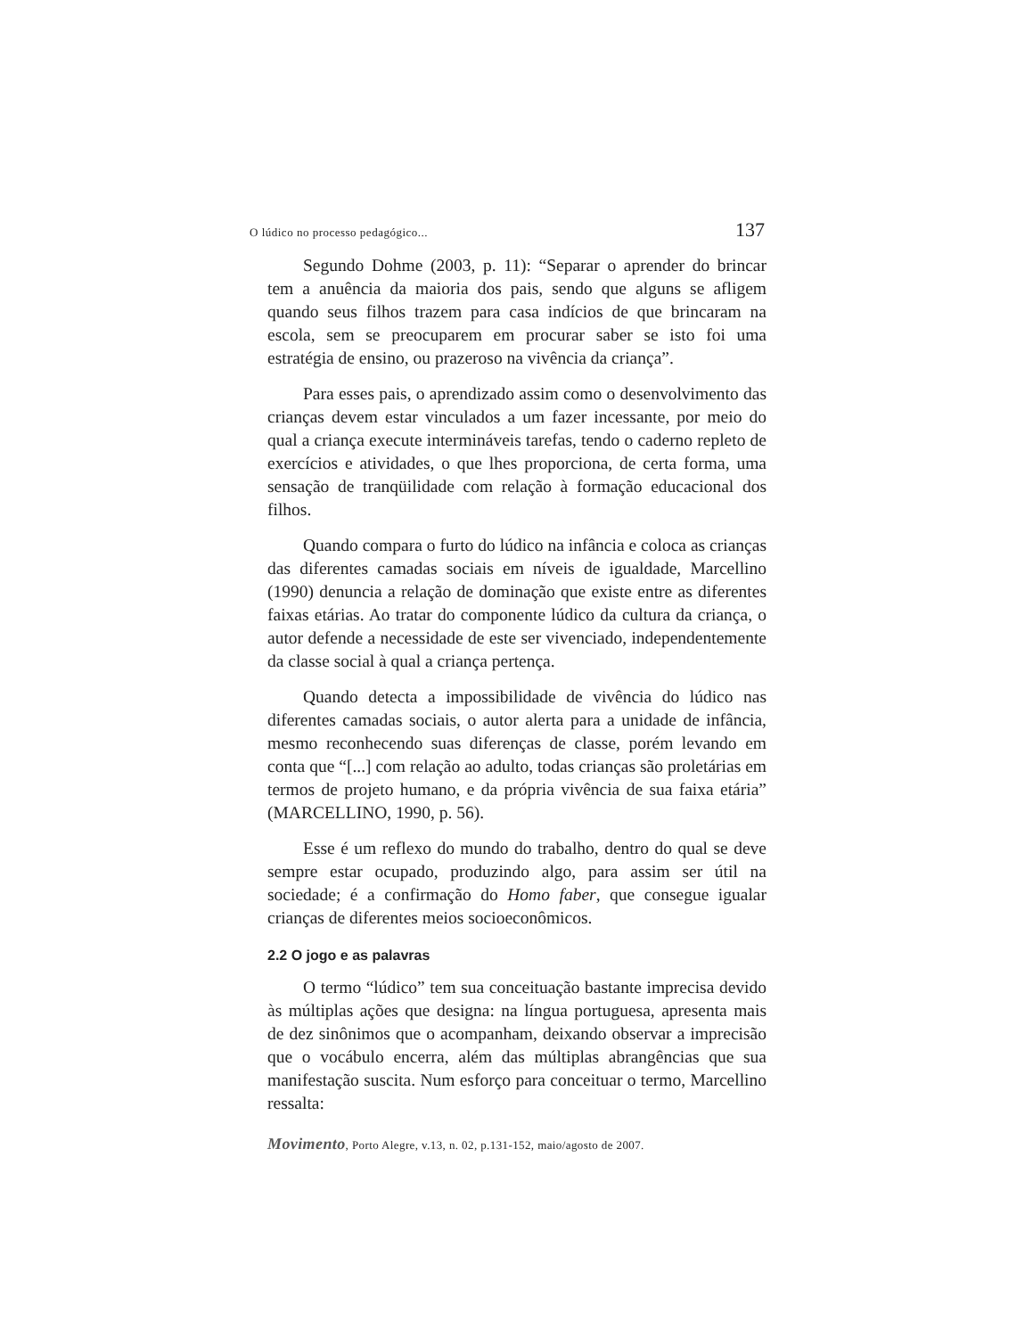O lúdico no processo pedagógico... 137
Segundo Dohme (2003, p. 11): “Separar o aprender do brincar tem a anuência da maioria dos pais, sendo que alguns se afligem quando seus filhos trazem para casa indícios de que brincaram na escola, sem se preocuparem em procurar saber se isto foi uma estratégia de ensino, ou prazeroso na vivência da criança”.
Para esses pais, o aprendizado assim como o desenvolvimento das crianças devem estar vinculados a um fazer incessante, por meio do qual a criança execute intermináveis tarefas, tendo o caderno repleto de exercícios e atividades, o que lhes proporciona, de certa forma, uma sensação de tranqüilidade com relação à formação educacional dos filhos.
Quando compara o furto do lúdico na infância e coloca as crianças das diferentes camadas sociais em níveis de igualdade, Marcellino (1990) denuncia a relação de dominação que existe entre as diferentes faixas etárias. Ao tratar do componente lúdico da cultura da criança, o autor defende a necessidade de este ser vivenciado, independentemente da classe social à qual a criança pertença.
Quando detecta a impossibilidade de vivência do lúdico nas diferentes camadas sociais, o autor alerta para a unidade de infância, mesmo reconhecendo suas diferenças de classe, porém levando em conta que “[...] com relação ao adulto, todas crianças são proletárias em termos de projeto humano, e da própria vivência de sua faixa etária” (MARCELLINO, 1990, p. 56).
Esse é um reflexo do mundo do trabalho, dentro do qual se deve sempre estar ocupado, produzindo algo, para assim ser útil na sociedade; é a confirmação do Homo faber, que consegue igualar crianças de diferentes meios socioeconômicos.
2.2 O jogo e as palavras
O termo “lúdico” tem sua conceituação bastante imprecisa devido às múltiplas ações que designa: na língua portuguesa, apresenta mais de dez sinônimos que o acompanham, deixando observar a imprecisão que o vocábulo encerra, além das múltiplas abrangências que sua manifestação suscita. Num esforço para conceituar o termo, Marcellino ressalta:
Movimento, Porto Alegre, v.13, n. 02, p.131-152, maio/agosto de 2007.